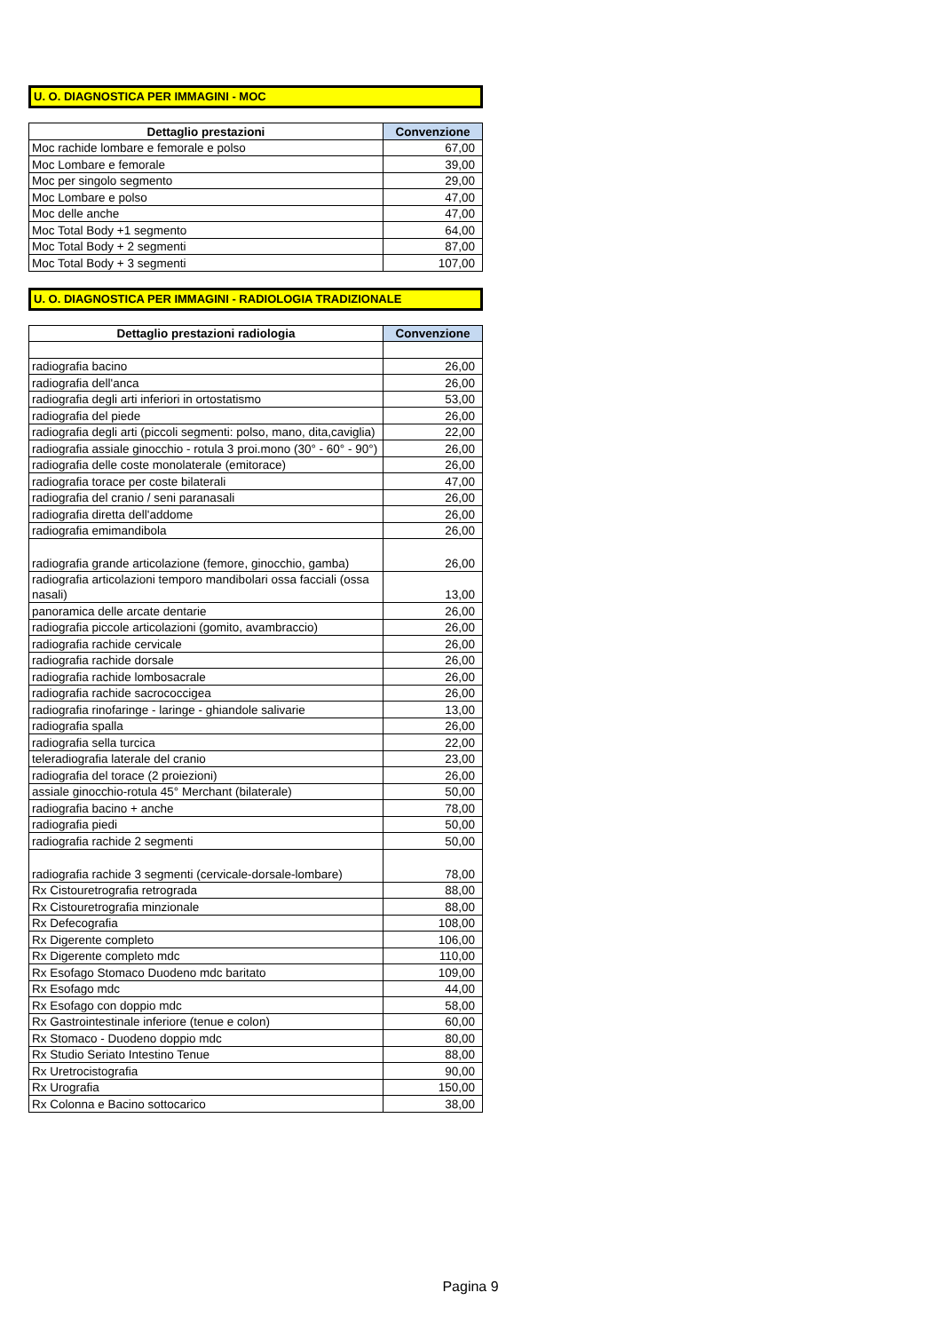U. O. DIAGNOSTICA PER IMMAGINI - MOC
| Dettaglio prestazioni | Convenzione |
| --- | --- |
| Moc rachide lombare e femorale e polso | 67,00 |
| Moc Lombare e femorale | 39,00 |
| Moc per singolo segmento | 29,00 |
| Moc Lombare e polso | 47,00 |
| Moc delle anche | 47,00 |
| Moc Total Body +1 segmento | 64,00 |
| Moc Total Body + 2 segmenti | 87,00 |
| Moc Total Body + 3 segmenti | 107,00 |
U. O. DIAGNOSTICA PER IMMAGINI - RADIOLOGIA TRADIZIONALE
| Dettaglio prestazioni radiologia | Convenzione |
| --- | --- |
| radiografia bacino | 26,00 |
| radiografia dell'anca | 26,00 |
| radiografia degli arti inferiori in ortostatismo | 53,00 |
| radiografia del piede | 26,00 |
| radiografia degli arti (piccoli segmenti: polso, mano, dita,caviglia) | 22,00 |
| radiografia assiale ginocchio - rotula 3 proi.mono (30° - 60° - 90°) | 26,00 |
| radiografia delle coste monolaterale (emitorace) | 26,00 |
| radiografia torace per coste bilaterali | 47,00 |
| radiografia del cranio / seni paranasali | 26,00 |
| radiografia diretta dell'addome | 26,00 |
| radiografia emimandibola | 26,00 |
| radiografia grande articolazione (femore, ginocchio, gamba) | 26,00 |
| radiografia articolazioni temporo mandibolari ossa facciali (ossa nasali) | 13,00 |
| panoramica delle arcate dentarie | 26,00 |
| radiografia piccole articolazioni (gomito, avambraccio) | 26,00 |
| radiografia rachide cervicale | 26,00 |
| radiografia rachide dorsale | 26,00 |
| radiografia rachide lombosacrale | 26,00 |
| radiografia rachide sacrococcigea | 26,00 |
| radiografia rinofaringe - laringe - ghiandole salivarie | 13,00 |
| radiografia spalla | 26,00 |
| radiografia sella turcica | 22,00 |
| teleradiografia laterale del cranio | 23,00 |
| radiografia del torace (2 proiezioni) | 26,00 |
| assiale ginocchio-rotula 45° Merchant (bilaterale) | 50,00 |
| radiografia bacino + anche | 78,00 |
| radiografia piedi | 50,00 |
| radiografia rachide 2 segmenti | 50,00 |
| radiografia rachide 3 segmenti (cervicale-dorsale-lombare) | 78,00 |
| Rx Cistouretrografia retrograda | 88,00 |
| Rx Cistouretrografia minzionale | 88,00 |
| Rx Defecografia | 108,00 |
| Rx Digerente completo | 106,00 |
| Rx Digerente completo mdc | 110,00 |
| Rx Esofago Stomaco Duodeno mdc baritato | 109,00 |
| Rx Esofago mdc | 44,00 |
| Rx Esofago con doppio mdc | 58,00 |
| Rx Gastrointestinale inferiore (tenue e colon) | 60,00 |
| Rx Stomaco - Duodeno doppio mdc | 80,00 |
| Rx Studio Seriato Intestino Tenue | 88,00 |
| Rx Uretrocistografia | 90,00 |
| Rx Urografia | 150,00 |
| Rx Colonna e Bacino sottocarico | 38,00 |
Pagina 9